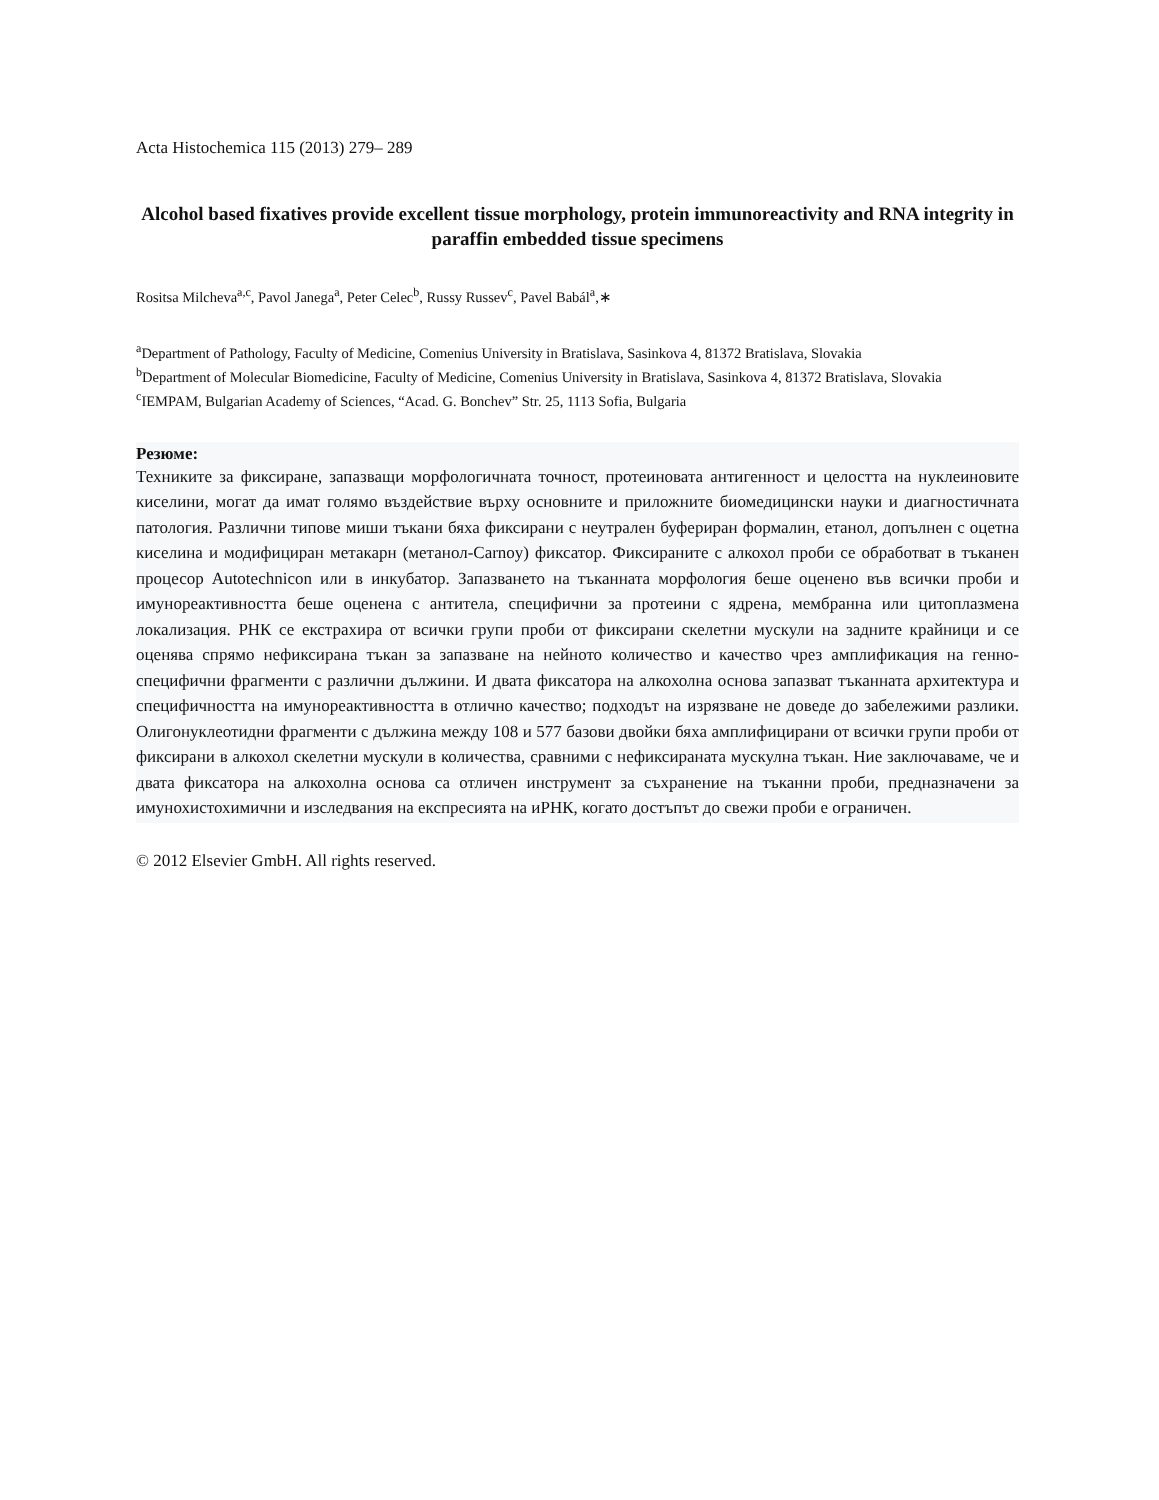Acta Histochemica 115 (2013) 279– 289
Alcohol based fixatives provide excellent tissue morphology, protein immunoreactivity and RNA integrity in paraffin embedded tissue specimens
Rositsa Milcheva<sup>a,c</sup>, Pavol Janega<sup>a</sup>, Peter Celec<sup>b</sup>, Russy Russev<sup>c</sup>, Pavel Babál<sup>a</sup>,∗
<sup>a</sup> Department of Pathology, Faculty of Medicine, Comenius University in Bratislava, Sasinkova 4, 81372 Bratislava, Slovakia
<sup>b</sup> Department of Molecular Biomedicine, Faculty of Medicine, Comenius University in Bratislava, Sasinkova 4, 81372 Bratislava, Slovakia
<sup>c</sup> IEMPAM, Bulgarian Academy of Sciences, “Acad. G. Bonchev” Str. 25, 1113 Sofia, Bulgaria
Резюме:
Техниките за фиксиране, запазващи морфологичната точност, протеиновата антигенност и целостта на нуклеиновите киселини, могат да имат голямо въздействие върху основните и приложните биомедицински науки и диагностичната патология. Различни типове миши тъкани бяха фиксирани с неутрален буфериран формалин, етанол, допълнен с оцетна киселина и модифициран метакарн (метанол-Carnoy) фиксатор. Фиксираните с алкохол проби се обработват в тъканен процесор Autotechnicon или в инкубатор. Запазването на тъканната морфология беше оценено във всички проби и имунореактивността беше оценена с антитела, специфични за протеини с ядрена, мембранна или цитоплазмена локализация. РНК се екстрахира от всички групи проби от фиксирани скелетни мускули на задните крайници и се оценява спрямо нефиксирана тъкан за запазване на нейното количество и качество чрез амплификация на генно-специфични фрагменти с различни дължини. И двата фиксатора на алкохолна основа запазват тъканната архитектура и специфичността на имунореактивността в отлично качество; подходът на изрязване не доведе до забележими разлики. Олигонуклеотидни фрагменти с дължина между 108 и 577 базови двойки бяха амплифицирани от всички групи проби от фиксирани в алкохол скелетни мускули в количества, сравними с нефиксираната мускулна тъкан. Ние заключаваме, че и двата фиксатора на алкохолна основа са отличен инструмент за съхранение на тъканни проби, предназначени за имунохистохимични и изследвания на експресията на иРНК, когато достъпът до свежи проби е ограничен.
© 2012 Elsevier GmbH. All rights reserved.